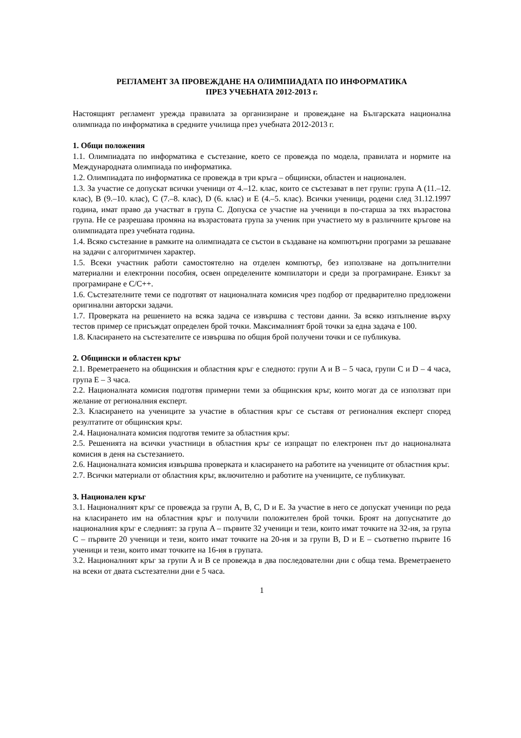РЕГЛАМЕНТ ЗА ПРОВЕЖДАНЕ НА ОЛИМПИАДАТА ПО ИНФОРМАТИКА
ПРЕЗ УЧЕБНАТА 2012-2013 г.
Настоящият регламент урежда правилата за организиране и провеждане на Българската национална олимпиада по информатика в средните училища през учебната 2012-2013 г.
1. Общи положения
1.1. Олимпиадата по информатика е състезание, което се провежда по модела, правилата и нормите на Международната олимпиада по информатика.
1.2. Олимпиадата по информатика се провежда в три кръга – общински, областен и национален.
1.3. За участие се допускат всички ученици от 4.–12. клас, които се състезават в пет групи: група A (11.–12. клас), B (9.–10. клас), C (7.–8. клас), D (6. клас) и E (4.–5. клас). Всички ученици, родени след 31.12.1997 година, имат право да участват в група C. Допуска се участие на ученици в по-старша за тях възрастова група. Не се разрешава промяна на възрастовата група за ученик при участието му в различните кръгове на олимпиадата през учебната година.
1.4. Всяко състезание в рамките на олимпиадата се състои в създаване на компютърни програми за решаване на задачи с алгоритмичен характер.
1.5. Всеки участник работи самостоятелно на отделен компютър, без използване на допълнителни материални и електронни пособия, освен определените компилатори и среди за програмиране. Езикът за програмиране е C/C++.
1.6. Състезателните теми се подготвят от националната комисия чрез подбор от предварително предложени оригинални авторски задачи.
1.7. Проверката на решението на всяка задача се извършва с тестови данни. За всяко изпълнение върху тестов пример се присъждат определен брой точки. Максималният брой точки за една задача е 100.
1.8. Класирането на състезателите се извършва по общия брой получени точки и се публикува.
2. Общински и областен кръг
2.1. Времетраенето на общинския и областния кръг е следното: групи A и B – 5 часа, групи C и D – 4 часа, група E – 3 часа.
2.2. Националната комисия подготвя примерни теми за общинския кръг, които могат да се използват при желание от регионалния експерт.
2.3. Класирането на учениците за участие в областния кръг се съставя от регионалния експерт според резултатите от общинския кръг.
2.4. Националната комисия подготвя темите за областния кръг.
2.5. Решенията на всички участници в областния кръг се изпращат по електронен път до националната комисия в деня на състезанието.
2.6. Националната комисия извършва проверката и класирането на работите на учениците от областния кръг.
2.7. Всички материали от областния кръг, включително и работите на учениците, се публикуват.
3. Национален кръг
3.1. Националният кръг се провежда за групи A, B, C, D и E. За участие в него се допускат ученици по реда на класирането им на областния кръг и получили положителен брой точки. Броят на допуснатите до националния кръг е следният: за група A – първите 32 ученици и тези, които имат точките на 32-ия, за група C – първите 20 ученици и тези, които имат точките на 20-ия и за групи B, D и E – съответно първите 16 ученици и тези, които имат точките на 16-ия в групата.
3.2. Националният кръг за групи A и B се провежда в два последователни дни с обща тема. Времетраенето на всеки от двата състезателни дни е 5 часа.
1